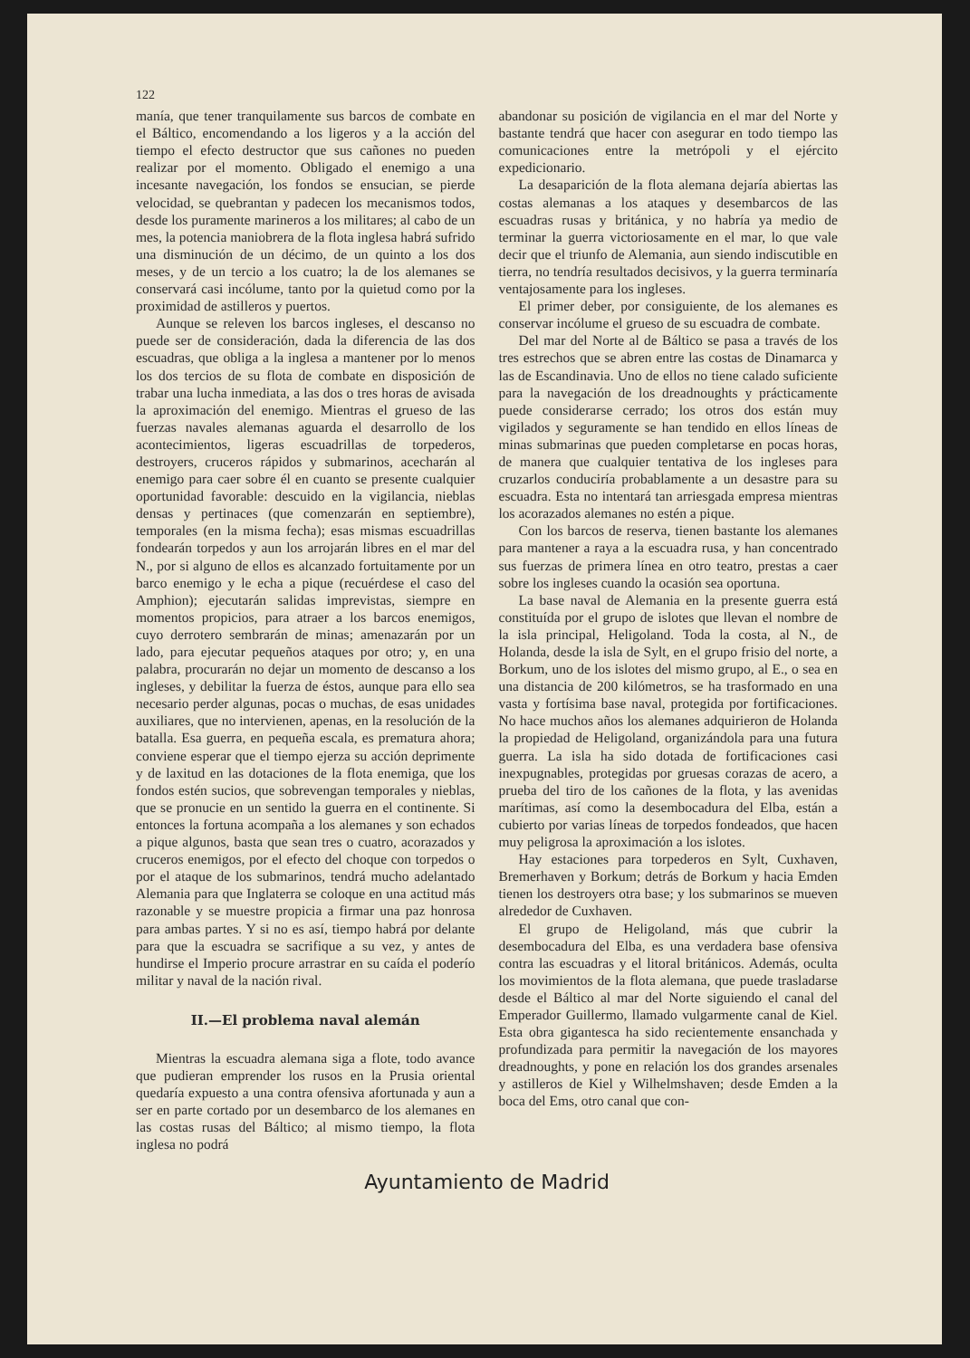122
manía, que tener tranquilamente sus barcos de combate en el Báltico, encomendando a los ligeros y a la acción del tiempo el efecto destructor que sus cañones no pueden realizar por el momento. Obligado el enemigo a una incesante navegación, los fondos se ensucian, se pierde velocidad, se quebrantan y padecen los mecanismos todos, desde los puramente marineros a los militares; al cabo de un mes, la potencia maniobrera de la flota inglesa habrá sufrido una disminución de un décimo, de un quinto a los dos meses, y de un tercio a los cuatro; la de los alemanes se conservará casi incólume, tanto por la quietud como por la proximidad de astilleros y puertos.
Aunque se releven los barcos ingleses, el descanso no puede ser de consideración, dada la diferencia de las dos escuadras, que obliga a la inglesa a mantener por lo menos los dos tercios de su flota de combate en disposición de trabar una lucha inmediata, a las dos o tres horas de avisada la aproximación del enemigo. Mientras el grueso de las fuerzas navales alemanas aguarda el desarrollo de los acontecimientos, ligeras escuadrillas de torpederos, destroyers, cruceros rápidos y submarinos, acecharán al enemigo para caer sobre él en cuanto se presente cualquier oportunidad favorable: descuido en la vigilancia, nieblas densas y pertinaces (que comenzarán en septiembre), temporales (en la misma fecha); esas mismas escuadrillas fondearán torpedos y aun los arrojarán libres en el mar del N., por si alguno de ellos es alcanzado fortuitamente por un barco enemigo y le echa a pique (recuérdese el caso del Amphion); ejecutarán salidas imprevistas, siempre en momentos propicios, para atraer a los barcos enemigos, cuyo derrotero sembrarán de minas; amenazarán por un lado, para ejecutar pequeños ataques por otro; y, en una palabra, procurarán no dejar un momento de descanso a los ingleses, y debilitar la fuerza de éstos, aunque para ello sea necesario perder algunas, pocas o muchas, de esas unidades auxiliares, que no intervienen, apenas, en la resolución de la batalla. Esa guerra, en pequeña escala, es prematura ahora; conviene esperar que el tiempo ejerza su acción deprimente y de laxitud en las dotaciones de la flota enemiga, que los fondos estén sucios, que sobrevengan temporales y nieblas, que se pronucie en un sentido la guerra en el continente. Si entonces la fortuna acompaña a los alemanes y son echados a pique algunos, basta que sean tres o cuatro, acorazados y cruceros enemigos, por el efecto del choque con torpedos o por el ataque de los submarinos, tendrá mucho adelantado Alemania para que Inglaterra se coloque en una actitud más razonable y se muestre propicia a firmar una paz honrosa para ambas partes. Y si no es así, tiempo habrá por delante para que la escuadra se sacrifique a su vez, y antes de hundirse el Imperio procure arrastrar en su caída el poderío militar y naval de la nación rival.
II.—El problema naval alemán
Mientras la escuadra alemana siga a flote, todo avance que pudieran emprender los rusos en la Prusia oriental quedaría expuesto a una contra ofensiva afortunada y aun a ser en parte cortado por un desembarco de los alemanes en las costas rusas del Báltico; al mismo tiempo, la flota inglesa no podrá
abandonar su posición de vigilancia en el mar del Norte y bastante tendrá que hacer con asegurar en todo tiempo las comunicaciones entre la metrópoli y el ejército expedicionario.
La desaparición de la flota alemana dejaría abiertas las costas alemanas a los ataques y desembarcos de las escuadras rusas y británica, y no habría ya medio de terminar la guerra victoriosamente en el mar, lo que vale decir que el triunfo de Alemania, aun siendo indiscutible en tierra, no tendría resultados decisivos, y la guerra terminaría ventajosamente para los ingleses.
El primer deber, por consiguiente, de los alemanes es conservar incólume el grueso de su escuadra de combate.
Del mar del Norte al de Báltico se pasa a través de los tres estrechos que se abren entre las costas de Dinamarca y las de Escandinavia. Uno de ellos no tiene calado suficiente para la navegación de los dreadnoughts y prácticamente puede considerarse cerrado; los otros dos están muy vigilados y seguramente se han tendido en ellos líneas de minas submarinas que pueden completarse en pocas horas, de manera que cualquier tentativa de los ingleses para cruzarlos conduciría probablamente a un desastre para su escuadra. Esta no intentará tan arriesgada empresa mientras los acorazados alemanes no estén a pique.
Con los barcos de reserva, tienen bastante los alemanes para mantener a raya a la escuadra rusa, y han concentrado sus fuerzas de primera línea en otro teatro, prestas a caer sobre los ingleses cuando la ocasión sea oportuna.
La base naval de Alemania en la presente guerra está constituída por el grupo de islotes que llevan el nombre de la isla principal, Heligoland. Toda la costa, al N., de Holanda, desde la isla de Sylt, en el grupo frisio del norte, a Borkum, uno de los islotes del mismo grupo, al E., o sea en una distancia de 200 kilómetros, se ha trasformado en una vasta y fortísima base naval, protegida por fortificaciones. No hace muchos años los alemanes adquirieron de Holanda la propiedad de Heligoland, organizándola para una futura guerra. La isla ha sido dotada de fortificaciones casi inexpugnables, protegidas por gruesas corazas de acero, a prueba del tiro de los cañones de la flota, y las avenidas marítimas, así como la desembocadura del Elba, están a cubierto por varias líneas de torpedos fondeados, que hacen muy peligrosa la aproximación a los islotes.
Hay estaciones para torpederos en Sylt, Cuxhaven, Bremerhaven y Borkum; detrás de Borkum y hacia Emden tienen los destroyers otra base; y los submarinos se mueven alrededor de Cuxhaven.
El grupo de Heligoland, más que cubrir la desembocadura del Elba, es una verdadera base ofensiva contra las escuadras y el litoral británicos. Además, oculta los movimientos de la flota alemana, que puede trasladarse desde el Báltico al mar del Norte siguiendo el canal del Emperador Guillermo, llamado vulgarmente canal de Kiel. Esta obra gigantesca ha sido recientemente ensanchada y profundizada para permitir la navegación de los mayores dreadnoughts, y pone en relación los dos grandes arsenales y astilleros de Kiel y Wilhelmshaven; desde Emden a la boca del Ems, otro canal que con-
Ayuntamiento de Madrid